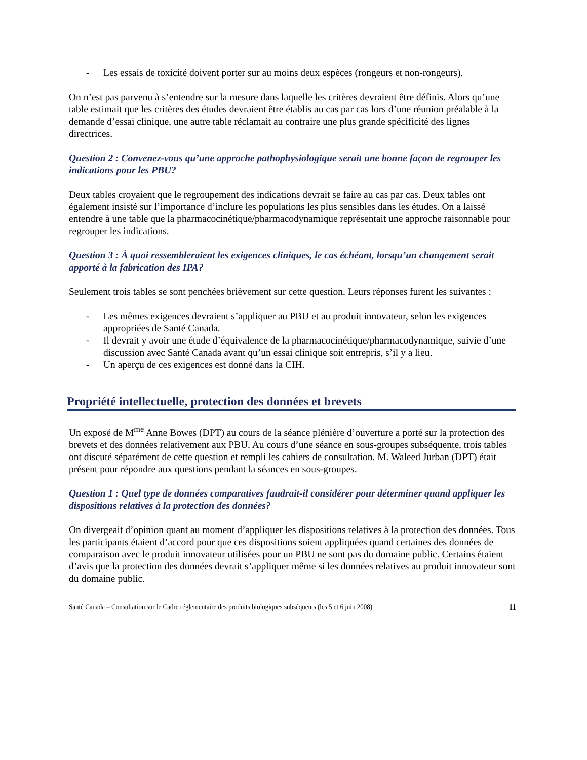- Les essais de toxicité doivent porter sur au moins deux espèces (rongeurs et non-rongeurs).
On n’est pas parvenu à s’entendre sur la mesure dans laquelle les critères devraient être définis. Alors qu’une table estimait que les critères des études devraient être établis au cas par cas lors d’une réunion préalable à la demande d’essai clinique, une autre table réclamait au contraire une plus grande spécificité des lignes directrices.
Question 2 : Convenez-vous qu’une approche pathophysiologique serait une bonne façon de regrouper les indications pour les PBU?
Deux tables croyaient que le regroupement des indications devrait se faire au cas par cas. Deux tables ont également insisté sur l’importance d’inclure les populations les plus sensibles dans les études. On a laissé entendre à une table que la pharmacocinétique/pharmacodynamique représentait une approche raisonnable pour regrouper les indications.
Question 3 : À quoi ressembleraient les exigences cliniques, le cas échéant, lorsqu’un changement serait apporté à la fabrication des IPA?
Seulement trois tables se sont penchées brièvement sur cette question. Leurs réponses furent les suivantes :
- Les mêmes exigences devraient s’appliquer au PBU et au produit innovateur, selon les exigences appropriées de Santé Canada.
- Il devrait y avoir une étude d’équivalence de la pharmacocinétique/pharmacodynamique, suivie d’une discussion avec Santé Canada avant qu’un essai clinique soit entrepris, s’il y a lieu.
- Un aperçu de ces exigences est donné dans la CIH.
Propriété intellectuelle, protection des données et brevets
Un exposé de M<sup>me</sup> Anne Bowes (DPT) au cours de la séance plénière d’ouverture a porté sur la protection des brevets et des données relativement aux PBU. Au cours d’une séance en sous-groupes subséquente, trois tables ont discuté séparément de cette question et rempli les cahiers de consultation. M. Waleed Jurban (DPT) était présent pour répondre aux questions pendant la séances en sous-groupes.
Question 1 : Quel type de données comparatives faudrait-il considérer pour déterminer quand appliquer les dispositions relatives à la protection des données?
On divergeait d’opinion quant au moment d’appliquer les dispositions relatives à la protection des données. Tous les participants étaient d’accord pour que ces dispositions soient appliquées quand certaines des données de comparaison avec le produit innovateur utilisées pour un PBU ne sont pas du domaine public. Certains étaient d’avis que la protection des données devrait s’appliquer même si les données relatives au produit innovateur sont du domaine public.
Santé Canada – Consultation sur le Cadre réglementaire des produits biologiques subséquents (les 5 et 6 juin 2008) 11